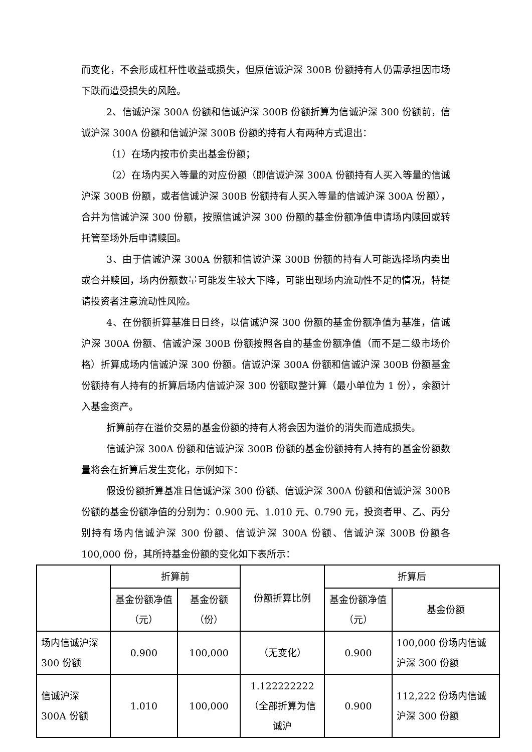而变化，不会形成杠杆性收益或损失，但原信诚沪深 300B 份额持有人仍需承担因市场下跌而遭受损失的风险。
2、信诚沪深 300A 份额和信诚沪深 300B 份额折算为信诚沪深 300 份额前，信诚沪深 300A 份额和信诚沪深 300B 份额的持有人有两种方式退出：
（1）在场内按市价卖出基金份额；
（2）在场内买入等量的对应份额（即信诚沪深 300A 份额持有人买入等量的信诚沪深 300B 份额，或者信诚沪深 300B 份额持有人买入等量的信诚沪深 300A 份额），合并为信诚沪深 300 份额，按照信诚沪深 300 份额的基金份额净值申请场内赎回或转托管至场外后申请赎回。
3、由于信诚沪深 300A 份额和信诚沪深 300B 份额的持有人可能选择场内卖出或合并赎回，场内份额数量可能发生较大下降，可能出现场内流动性不足的情况，特提请投资者注意流动性风险。
4、在份额折算基准日日终，以信诚沪深 300 份额的基金份额净值为基准，信诚沪深 300A 份额、信诚沪深 300B 份额按照各自的基金份额净值（而不是二级市场价格）折算成场内信诚沪深 300 份额。信诚沪深 300A 份额和信诚沪深 300B 份额基金份额持有人持有的折算后场内信诚沪深 300 份额取整计算（最小单位为 1 份），余额计入基金资产。
折算前存在溢价交易的基金份额的持有人将会因为溢价的消失而造成损失。
信诚沪深 300A 份额和信诚沪深 300B 份额的基金份额持有人持有的基金份额数量将会在折算后发生变化，示例如下：
假设份额折算基准日信诚沪深 300 份额、信诚沪深 300A 份额和信诚沪深 300B 份额的基金份额净值的分别为：0.900 元、1.010 元、0.790 元，投资者甲、乙、丙分别持有场内信诚沪深 300 份额、信诚沪深 300A 份额、信诚沪深 300B 份额各 100,000 份，其所持基金份额的变化如下表所示：
| | 折算前 | | 份额折算比例 | 折算后 | |
| --- | --- | --- | --- | --- | --- |
| | 基金份额净值（元） | 基金份额（份） | | 基金份额净值（元） | 基金份额 |
| 场内信诚沪深 300 份额 | 0.900 | 100,000 | （无变化） | 0.900 | 100,000 份场内信诚沪深 300 份额 |
| 信诚沪深 300A 份额 | 1.010 | 100,000 | 1.122222222 （全部折算为信诚沪 | 0.900 | 112,222 份场内信诚沪深 300 份额 |